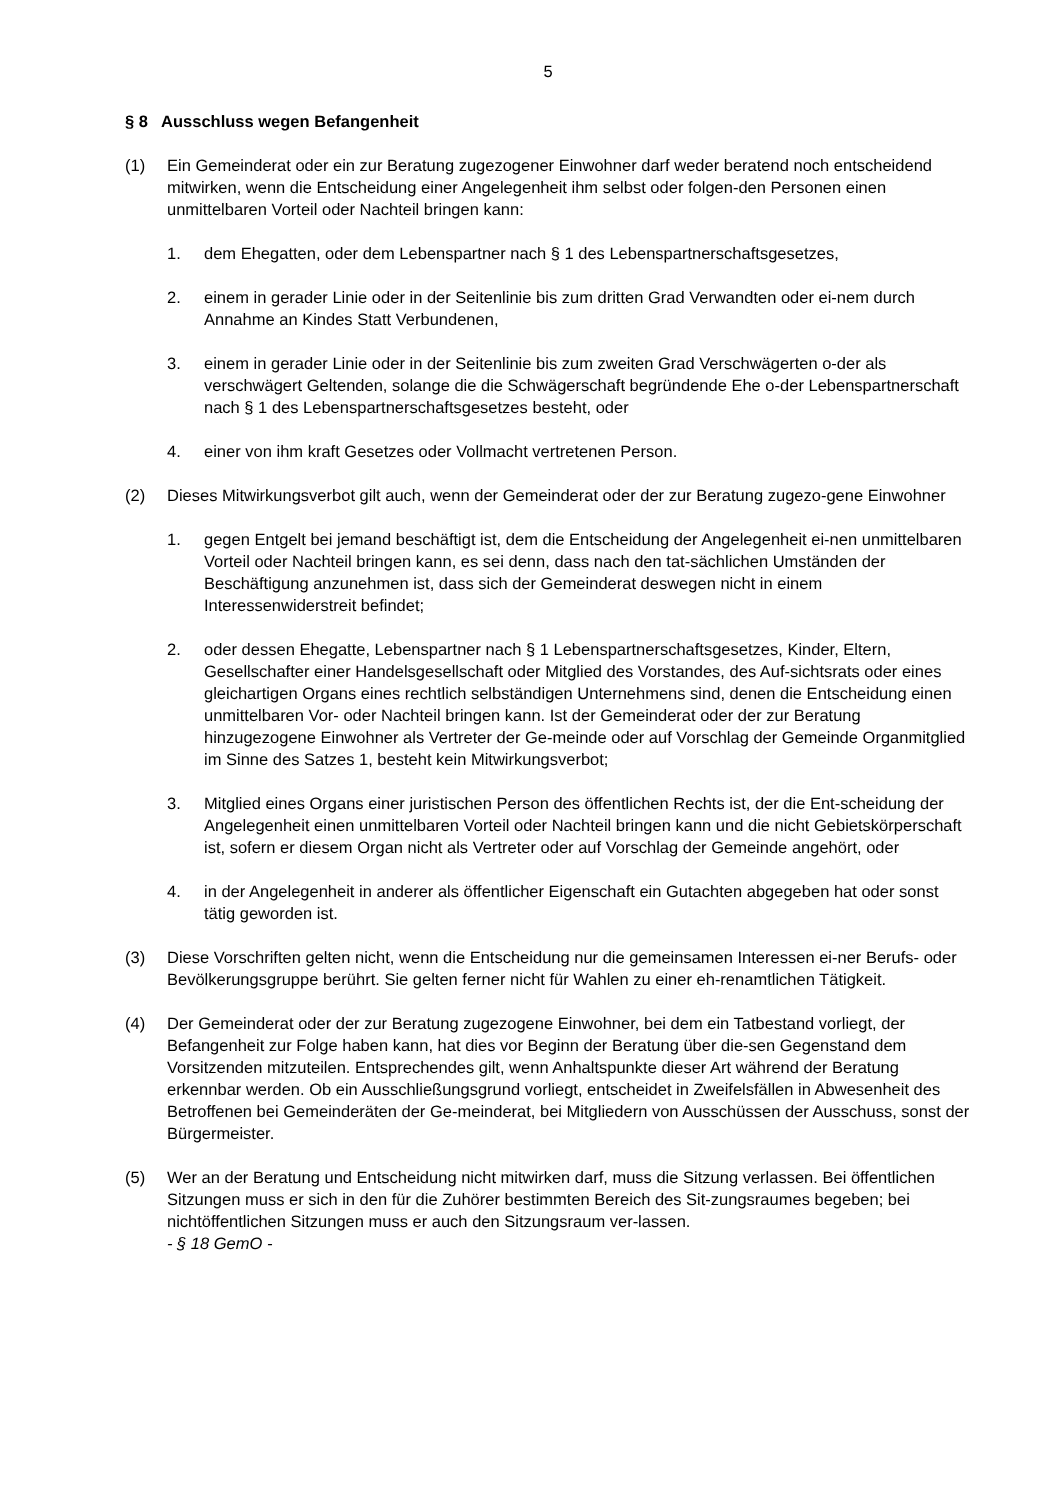5
§ 8 Ausschluss wegen Befangenheit
(1) Ein Gemeinderat oder ein zur Beratung zugezogener Einwohner darf weder beratend noch entscheidend mitwirken, wenn die Entscheidung einer Angelegenheit ihm selbst oder folgen-den Personen einen unmittelbaren Vorteil oder Nachteil bringen kann:
1. dem Ehegatten, oder dem Lebenspartner nach § 1 des Lebenspartnerschaftsgesetzes,
2. einem in gerader Linie oder in der Seitenlinie bis zum dritten Grad Verwandten oder ei-nem durch Annahme an Kindes Statt Verbundenen,
3. einem in gerader Linie oder in der Seitenlinie bis zum zweiten Grad Verschwägerten o-der als verschwägert Geltenden, solange die die Schwägerschaft begründende Ehe o-der Lebenspartnerschaft nach § 1 des Lebenspartnerschaftsgesetzes besteht, oder
4. einer von ihm kraft Gesetzes oder Vollmacht vertretenen Person.
(2) Dieses Mitwirkungsverbot gilt auch, wenn der Gemeinderat oder der zur Beratung zugezo-gene Einwohner
1. gegen Entgelt bei jemand beschäftigt ist, dem die Entscheidung der Angelegenheit ei-nen unmittelbaren Vorteil oder Nachteil bringen kann, es sei denn, dass nach den tat-sächlichen Umständen der Beschäftigung anzunehmen ist, dass sich der Gemeinderat deswegen nicht in einem Interessenwiderstreit befindet;
2. oder dessen Ehegatte, Lebenspartner nach § 1 Lebenspartnerschaftsgesetzes, Kinder, Eltern, Gesellschafter einer Handelsgesellschaft oder Mitglied des Vorstandes, des Auf-sichtsrats oder eines gleichartigen Organs eines rechtlich selbständigen Unternehmens sind, denen die Entscheidung einen unmittelbaren Vor- oder Nachteil bringen kann. Ist der Gemeinderat oder der zur Beratung hinzugezogene Einwohner als Vertreter der Ge-meinde oder auf Vorschlag der Gemeinde Organmitglied im Sinne des Satzes 1, besteht kein Mitwirkungsverbot;
3. Mitglied eines Organs einer juristischen Person des öffentlichen Rechts ist, der die Ent-scheidung der Angelegenheit einen unmittelbaren Vorteil oder Nachteil bringen kann und die nicht Gebietskörperschaft ist, sofern er diesem Organ nicht als Vertreter oder auf Vorschlag der Gemeinde angehört, oder
4. in der Angelegenheit in anderer als öffentlicher Eigenschaft ein Gutachten abgegeben hat oder sonst tätig geworden ist.
(3) Diese Vorschriften gelten nicht, wenn die Entscheidung nur die gemeinsamen Interessen ei-ner Berufs- oder Bevölkerungsgruppe berührt. Sie gelten ferner nicht für Wahlen zu einer eh-renamtlichen Tätigkeit.
(4) Der Gemeinderat oder der zur Beratung zugezogene Einwohner, bei dem ein Tatbestand vorliegt, der Befangenheit zur Folge haben kann, hat dies vor Beginn der Beratung über die-sen Gegenstand dem Vorsitzenden mitzuteilen. Entsprechendes gilt, wenn Anhaltspunkte dieser Art während der Beratung erkennbar werden. Ob ein Ausschließungsgrund vorliegt, entscheidet in Zweifelsfällen in Abwesenheit des Betroffenen bei Gemeinderäten der Ge-meinderat, bei Mitgliedern von Ausschüssen der Ausschuss, sonst der Bürgermeister.
(5) Wer an der Beratung und Entscheidung nicht mitwirken darf, muss die Sitzung verlassen. Bei öffentlichen Sitzungen muss er sich in den für die Zuhörer bestimmten Bereich des Sit-zungsraumes begeben; bei nichtöffentlichen Sitzungen muss er auch den Sitzungsraum ver-lassen.
- § 18 GemO -